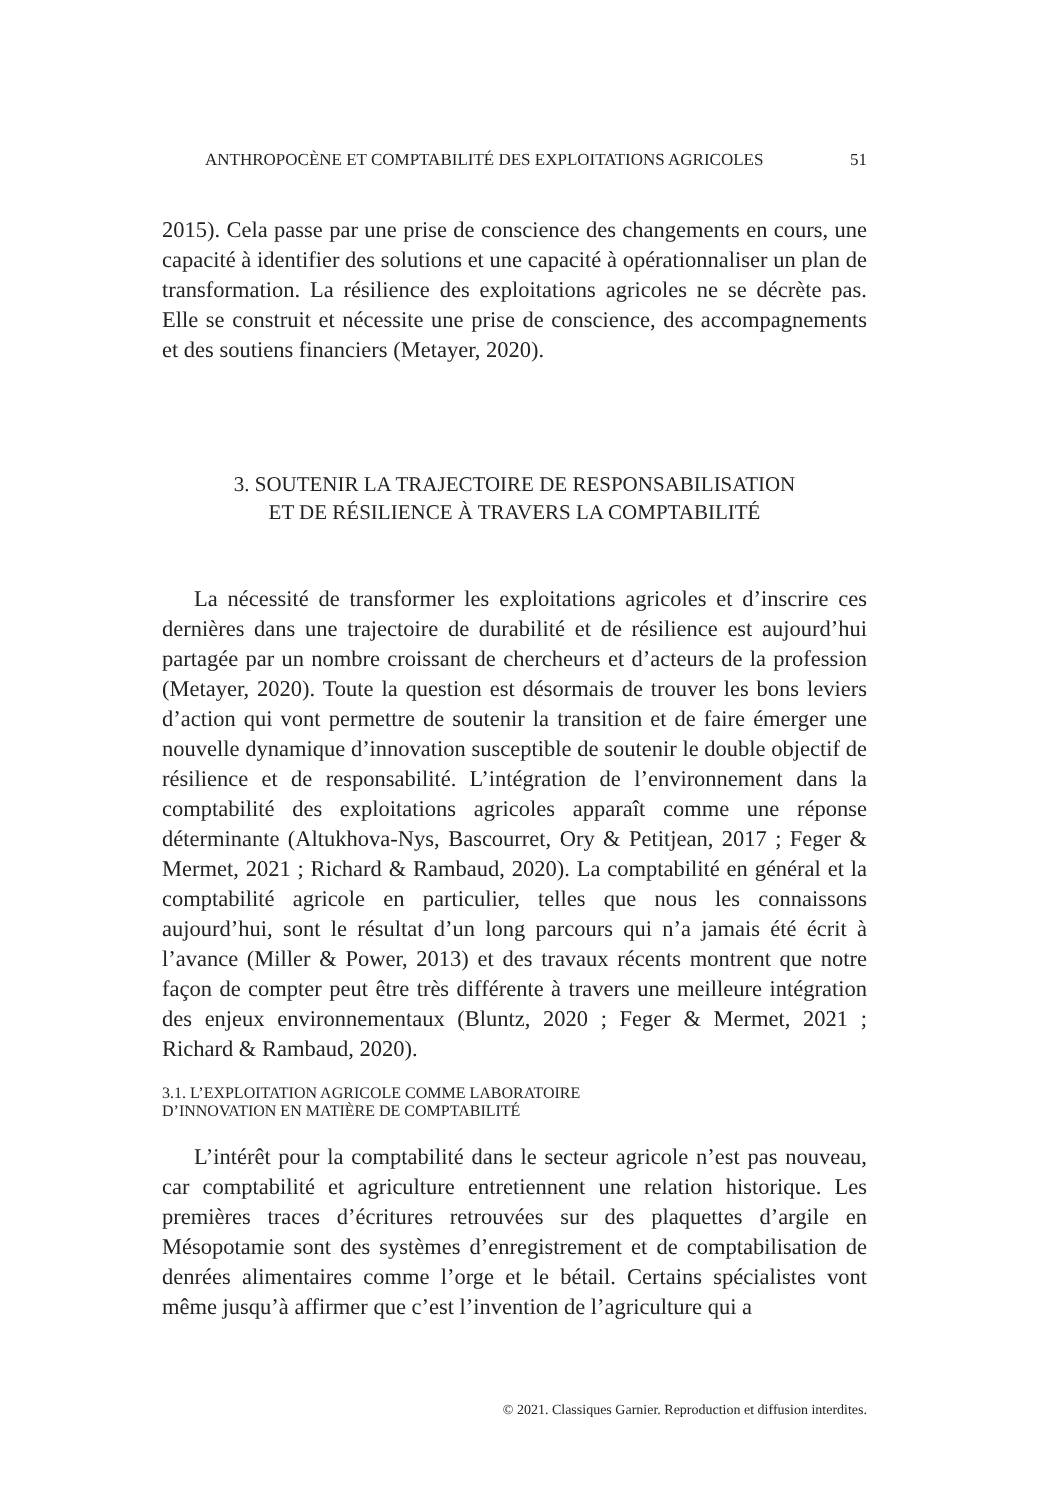ANTHROPOCÈNE ET COMPTABILITÉ DES EXPLOITATIONS AGRICOLES 51
2015). Cela passe par une prise de conscience des changements en cours, une capacité à identifier des solutions et une capacité à opérationnaliser un plan de transformation. La résilience des exploitations agricoles ne se décrète pas. Elle se construit et nécessite une prise de conscience, des accompagnements et des soutiens financiers (Metayer, 2020).
3. SOUTENIR LA TRAJECTOIRE DE RESPONSABILISATION
ET DE RÉSILIENCE À TRAVERS LA COMPTABILITÉ
La nécessité de transformer les exploitations agricoles et d’inscrire ces dernières dans une trajectoire de durabilité et de résilience est aujourd’hui partagée par un nombre croissant de chercheurs et d’acteurs de la profession (Metayer, 2020). Toute la question est désormais de trouver les bons leviers d’action qui vont permettre de soutenir la transition et de faire émerger une nouvelle dynamique d’innovation susceptible de soutenir le double objectif de résilience et de responsabilité. L’intégration de l’environnement dans la comptabilité des exploitations agricoles apparaît comme une réponse déterminante (Altukhova-Nys, Bascourret, Ory & Petitjean, 2017 ; Feger & Mermet, 2021 ; Richard & Rambaud, 2020). La comptabilité en général et la comptabilité agricole en particulier, telles que nous les connaissons aujourd’hui, sont le résultat d’un long parcours qui n’a jamais été écrit à l’avance (Miller & Power, 2013) et des travaux récents montrent que notre façon de compter peut être très différente à travers une meilleure intégration des enjeux environnementaux (Bluntz, 2020 ; Feger & Mermet, 2021 ; Richard & Rambaud, 2020).
3.1. L’EXPLOITATION AGRICOLE COMME LABORATOIRE
D’INNOVATION EN MATIÈRE DE COMPTABILITÉ
L’intérêt pour la comptabilité dans le secteur agricole n’est pas nouveau, car comptabilité et agriculture entretiennent une relation historique. Les premières traces d’écritures retrouvées sur des plaquettes d’argile en Mésopotamie sont des systèmes d’enregistrement et de comptabilisation de denrées alimentaires comme l’orge et le bétail. Certains spécialistes vont même jusqu’à affirmer que c’est l’invention de l’agriculture qui a
© 2021. Classiques Garnier. Reproduction et diffusion interdites.